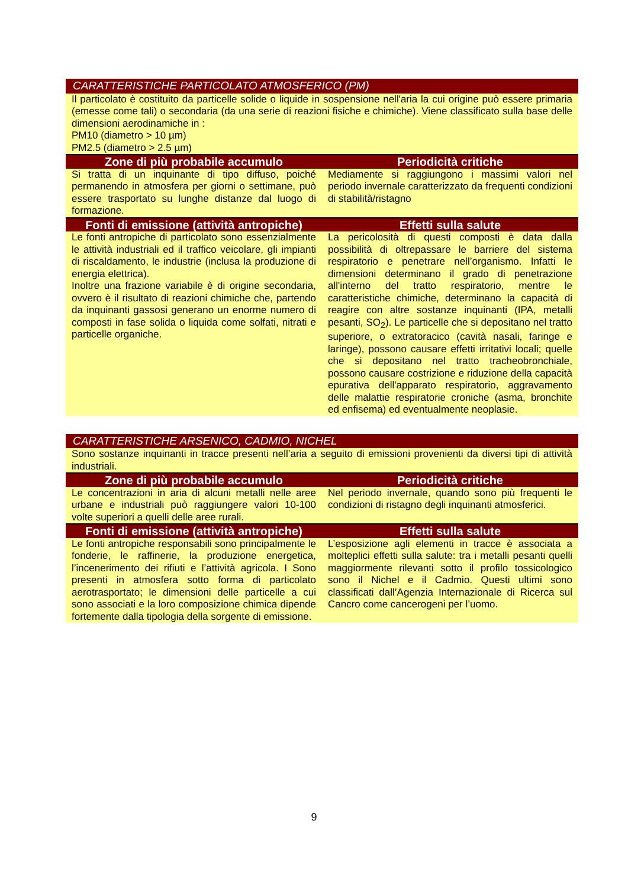| CARATTERISTICHE PARTICOLATO ATMOSFERICO (PM) | |
| Il particolato è costituito da particelle solide o liquide in sospensione nell'aria la cui origine può essere primaria (emesse come tali) o secondaria (da una serie di reazioni fisiche e chimiche). Viene classificato sulla base delle dimensioni aerodinamiche in : PM10 (diametro > 10 µm) PM2.5 (diametro > 2.5 µm) | |
| Zone di più probabile accumulo | Periodicità critiche |
| Si tratta di un inquinante di tipo diffuso, poiché permanendo in atmosfera per giorni o settimane, può essere trasportato su lunghe distanze dal luogo di formazione. | Mediamente si raggiungono i massimi valori nel periodo invernale caratterizzato da frequenti condizioni di stabilità/ristagno |
| Fonti di emissione (attività antropiche) | Effetti sulla salute |
| Le fonti antropiche di particolato sono essenzialmente le attività industriali ed il traffico veicolare, gli impianti di riscaldamento, le industrie (inclusa la produzione di energia elettrica). Inoltre una frazione variabile è di origine secondaria, ovvero è il risultato di reazioni chimiche che, partendo da inquinanti gassosi generano un enorme numero di composti in fase solida o liquida come solfati, nitrati e particelle organiche. | La pericolosità di questi composti è data dalla possibilità di oltrepassare le barriere del sistema respiratorio e penetrare nell’organismo. Infatti le dimensioni determinano il grado di penetrazione all'interno del tratto respiratorio, mentre le caratteristiche chimiche, determinano la capacità di reagire con altre sostanze inquinanti (IPA, metalli pesanti, SO<sub>2</sub>). Le particelle che si depositano nel tratto superiore, o extratoracico (cavità nasali, faringe e laringe), possono causare effetti irritativi locali; quelle che si depositano nel tratto tracheobronchiale, possono causare costrizione e riduzione della capacità epurativa dell'apparato respiratorio, aggravamento delle malattie respiratorie croniche (asma, bronchite ed enfisema) ed eventualmente neoplasie. |
| CARATTERISTICHE ARSENICO, CADMIO, NICHEL | |
| Sono sostanze inquinanti in tracce presenti nell’aria a seguito di emissioni provenienti da diversi tipi di attività industriali. | |
| Zone di più probabile accumulo | Periodicità critiche |
| Le concentrazioni in aria di alcuni metalli nelle aree urbane e industriali può raggiungere valori 10-100 volte superiori a quelli delle aree rurali. | Nel periodo invernale, quando sono più frequenti le condizioni di ristagno degli inquinanti atmosferici. |
| Fonti di emissione (attività antropiche) | Effetti sulla salute |
| Le fonti antropiche responsabili sono principalmente le fonderie, le raffinerie, la produzione energetica, l’incenerimento dei rifiuti e l’attività agricola. I Sono presenti in atmosfera sotto forma di particolato aerotrasportato; le dimensioni delle particelle a cui sono associati e la loro composizione chimica dipende fortemente dalla tipologia della sorgente di emissione. | L’esposizione agli elementi in tracce è associata a molteplici effetti sulla salute: tra i metalli pesanti quelli maggiormente rilevanti sotto il profilo tossicologico sono il Nichel e il Cadmio. Questi ultimi sono classificati dall’Agenzia Internazionale di Ricerca sul Cancro come cancerogeni per l’uomo. |
9